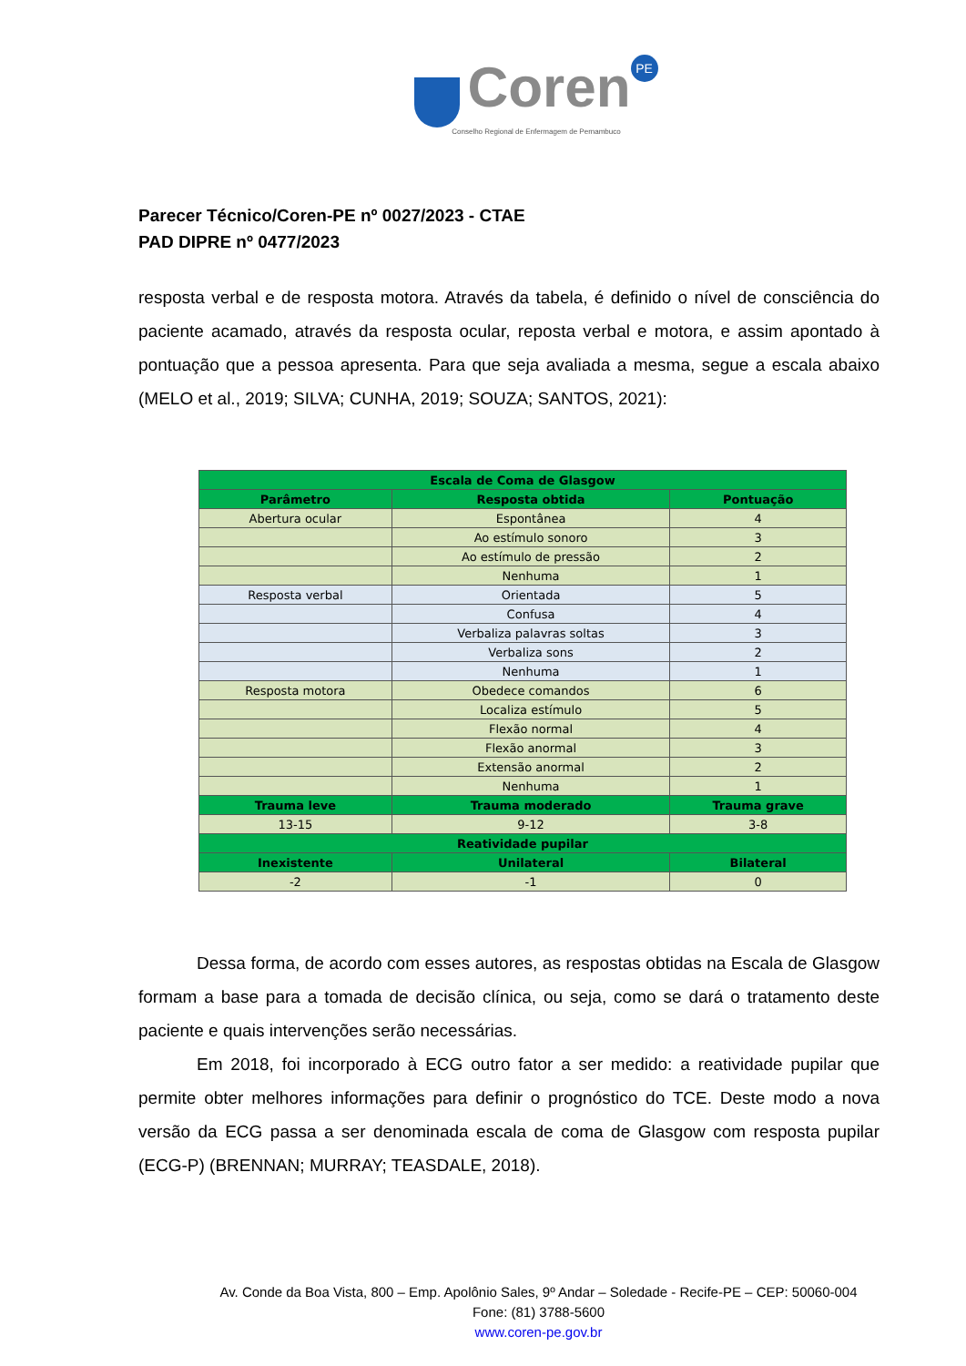Coren PE
Conselho Regional de Enfermagem de Pernambuco
Parecer Técnico/Coren-PE nº 0027/2023 - CTAE
PAD DIPRE nº 0477/2023
resposta verbal e de resposta motora. Através da tabela, é definido o nível de consciência do paciente acamado, através da resposta ocular, reposta verbal e motora, e assim apontado à pontuação que a pessoa apresenta. Para que seja avaliada a mesma, segue a escala abaixo (MELO et al., 2019; SILVA; CUNHA, 2019; SOUZA; SANTOS, 2021):
| Escala de Coma de Glasgow | | |
| --- | --- | --- |
| Parâmetro | Resposta obtida | Pontuação |
| Abertura ocular | Espontânea | 4 |
| | Ao estímulo sonoro | 3 |
| | Ao estímulo de pressão | 2 |
| | Nenhuma | 1 |
| Resposta verbal | Orientada | 5 |
| | Confusa | 4 |
| | Verbaliza palavras soltas | 3 |
| | Verbaliza sons | 2 |
| | Nenhuma | 1 |
| Resposta motora | Obedece comandos | 6 |
| | Localiza estímulo | 5 |
| | Flexão normal | 4 |
| | Flexão anormal | 3 |
| | Extensão anormal | 2 |
| | Nenhuma | 1 |
| Trauma leve | Trauma moderado | Trauma grave |
| 13-15 | 9-12 | 3-8 |
| Reatividade pupilar | | |
| Inexistente | Unilateral | Bilateral |
| -2 | -1 | 0 |
Dessa forma, de acordo com esses autores, as respostas obtidas na Escala de Glasgow formam a base para a tomada de decisão clínica, ou seja, como se dará o tratamento deste paciente e quais intervenções serão necessárias.
Em 2018, foi incorporado à ECG outro fator a ser medido: a reatividade pupilar que permite obter melhores informações para definir o prognóstico do TCE. Deste modo a nova versão da ECG passa a ser denominada escala de coma de Glasgow com resposta pupilar (ECG-P) (BRENNAN; MURRAY; TEASDALE, 2018).
Av. Conde da Boa Vista, 800 – Emp. Apolônio Sales, 9º Andar – Soledade - Recife-PE – CEP: 50060-004
Fone: (81) 3788-5600
www.coren-pe.gov.br